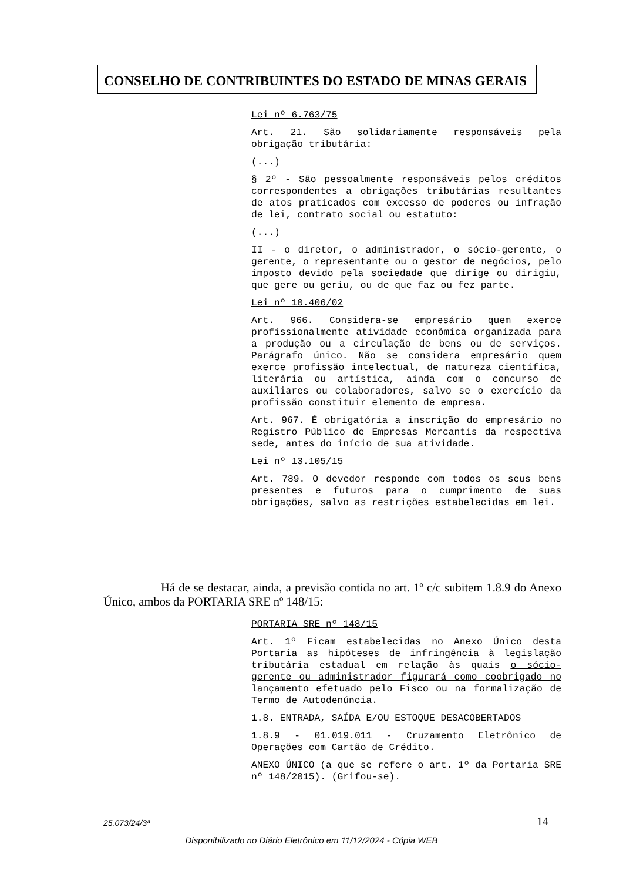CONSELHO DE CONTRIBUINTES DO ESTADO DE MINAS GERAIS
Lei nº 6.763/75
Art. 21. São solidariamente responsáveis pela obrigação tributária:
(...)
§ 2º - São pessoalmente responsáveis pelos créditos correspondentes a obrigações tributárias resultantes de atos praticados com excesso de poderes ou infração de lei, contrato social ou estatuto:
(...)
II - o diretor, o administrador, o sócio-gerente, o gerente, o representante ou o gestor de negócios, pelo imposto devido pela sociedade que dirige ou dirigiu, que gere ou geriu, ou de que faz ou fez parte.
Lei nº 10.406/02
Art. 966. Considera-se empresário quem exerce profissionalmente atividade econômica organizada para a produção ou a circulação de bens ou de serviços. Parágrafo único. Não se considera empresário quem exerce profissão intelectual, de natureza científica, literária ou artística, ainda com o concurso de auxiliares ou colaboradores, salvo se o exercício da profissão constituir elemento de empresa.
Art. 967. É obrigatória a inscrição do empresário no Registro Público de Empresas Mercantis da respectiva sede, antes do início de sua atividade.
Lei nº 13.105/15
Art. 789. O devedor responde com todos os seus bens presentes e futuros para o cumprimento de suas obrigações, salvo as restrições estabelecidas em lei.
Há de se destacar, ainda, a previsão contida no art. 1º c/c subitem 1.8.9 do Anexo Único, ambos da PORTARIA SRE nº 148/15:
PORTARIA SRE nº 148/15
Art. 1º Ficam estabelecidas no Anexo Único desta Portaria as hipóteses de infringência à legislação tributária estadual em relação às quais o sócio-gerente ou administrador figurará como coobrigado no lançamento efetuado pelo Fisco ou na formalização de Termo de Autodenúncia.
1.8. ENTRADA, SAÍDA E/OU ESTOQUE DESACOBERTADOS
1.8.9 - 01.019.011 - Cruzamento Eletrônico de Operações com Cartão de Crédito.
ANEXO ÚNICO (a que se refere o art. 1º da Portaria SRE nº 148/2015). (Grifou-se).
25.073/24/3ª 14
Disponibilizado no Diário Eletrônico em 11/12/2024 - Cópia WEB